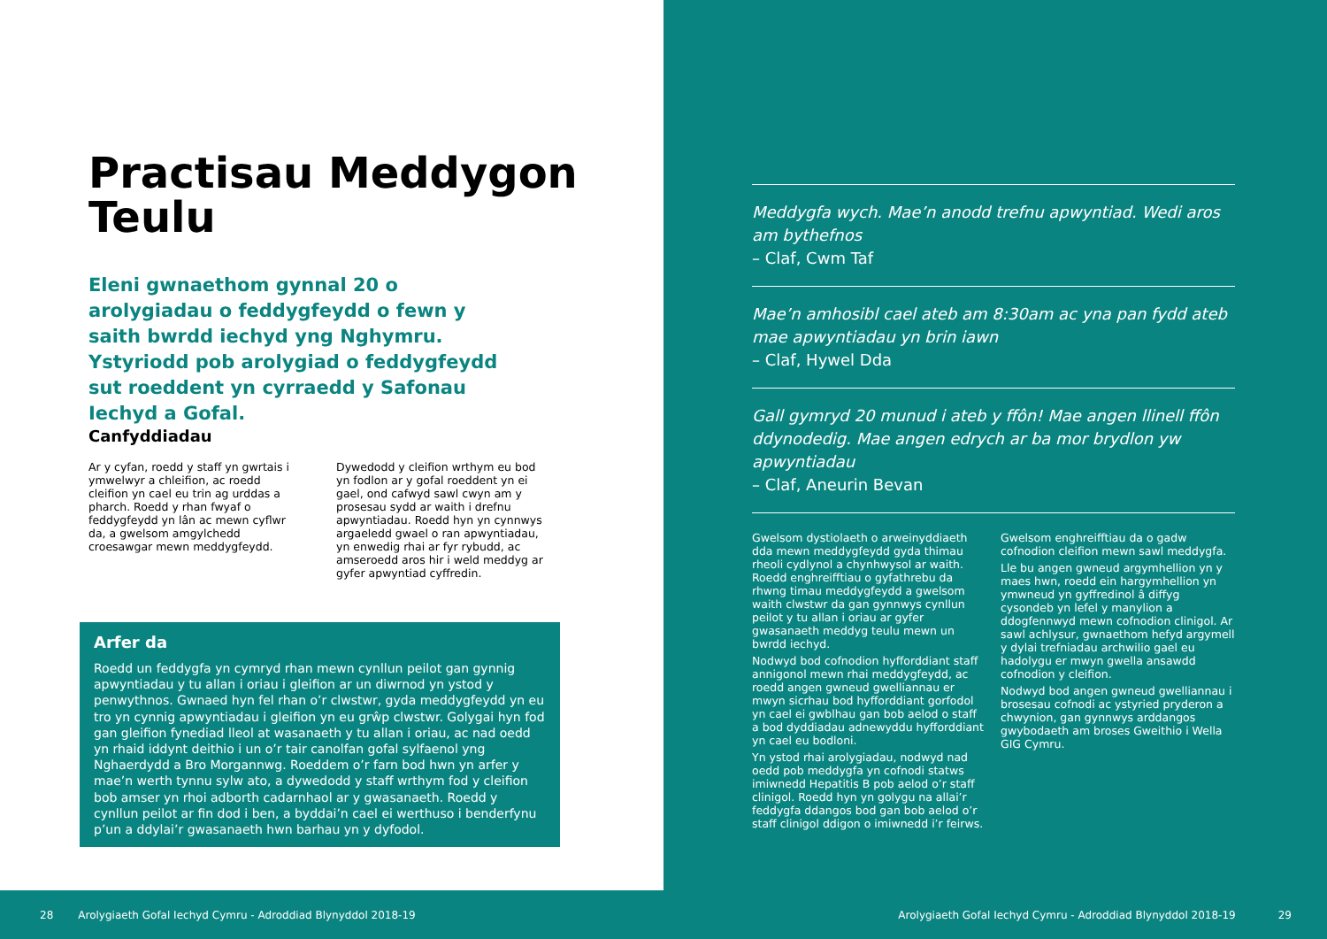Practisau Meddygon Teulu
Eleni gwnaethom gynnal 20 o arolygiadau o feddygfeydd o fewn y saith bwrdd iechyd yng Nghymru. Ystyriodd pob arolygiad o feddygfeydd sut roeddent yn cyrraedd y Safonau Iechyd a Gofal.
Canfyddiadau
Ar y cyfan, roedd y staff yn gwrtais i ymwelwyr a chleifion, ac roedd cleifion yn cael eu trin ag urddas a pharch. Roedd y rhan fwyaf o feddygfeydd yn lân ac mewn cyflwr da, a gwelsom amgylchedd croesawgar mewn meddygfeydd.
Dywedodd y cleifion wrthym eu bod yn fodlon ar y gofal roeddent yn ei gael, ond cafwyd sawl cwyn am y prosesau sydd ar waith i drefnu apwyntiadau. Roedd hyn yn cynnwys argaeledd gwael o ran apwyntiadau, yn enwedig rhai ar fyr rybudd, ac amseroedd aros hir i weld meddyg ar gyfer apwyntiad cyffredin.
Arfer da
Roedd un feddygfa yn cymryd rhan mewn cynllun peilot gan gynnig apwyntiadau y tu allan i oriau i gleifion ar un diwrnod yn ystod y penwythnos. Gwnaed hyn fel rhan o’r clwstwr, gyda meddygfeydd yn eu tro yn cynnig apwyntiadau i gleifion yn eu grŵp clwstwr. Golygai hyn fod gan gleifion fynediad lleol at wasanaeth y tu allan i oriau, ac nad oedd yn rhaid iddynt deithio i un o’r tair canolfan gofal sylfaenol yng Nghaerdydd a Bro Morgannwg. Roeddem o’r farn bod hwn yn arfer y mae’n werth tynnu sylw ato, a dywedodd y staff wrthym fod y cleifion bob amser yn rhoi adborth cadarnhaol ar y gwasanaeth. Roedd y cynllun peilot ar fin dod i ben, a byddai’n cael ei werthuso i benderfynu p’un a ddylai’r gwasanaeth hwn barhau yn y dyfodol.
Meddygfa wych. Mae’n anodd trefnu apwyntiad. Wedi aros am bythefnos
– Claf, Cwm Taf
Mae’n amhosibl cael ateb am 8:30am ac yna pan fydd ateb mae apwyntiadau yn brin iawn
– Claf, Hywel Dda
Gall gymryd 20 munud i ateb y ffôn! Mae angen llinell ffôn ddynodedig. Mae angen edrych ar ba mor brydlon yw apwyntiadau
– Claf, Aneurin Bevan
Gwelsom dystiolaeth o arweinyddiaeth dda mewn meddygfeydd gyda thimau rheoli cydlynol a chynhwysol ar waith. Roedd enghreifftiau o gyfathrebu da rhwng timau meddygfeydd a gwelsom waith clwstwr da gan gynnwys cynllun peilot y tu allan i oriau ar gyfer gwasanaeth meddyg teulu mewn un bwrdd iechyd.
Nodwyd bod cofnodion hyfforddiant staff annigonol mewn rhai meddygfeydd, ac roedd angen gwneud gwelliannau er mwyn sicrhau bod hyfforddiant gorfodol yn cael ei gwblhau gan bob aelod o staff a bod dyddiadau adnewyddu hyfforddiant yn cael eu bodloni.
Yn ystod rhai arolygiadau, nodwyd nad oedd pob meddygfa yn cofnodi statws imiwnedd Hepatitis B pob aelod o’r staff clinigol. Roedd hyn yn golygu na allai’r feddygfa ddangos bod gan bob aelod o’r staff clinigol ddigon o imiwnedd i’r feirws.
Gwelsom enghreifftiau da o gadw cofnodion cleifion mewn sawl meddygfa.
Lle bu angen gwneud argymhellion yn y maes hwn, roedd ein hargymhellion yn ymwneud yn gyffredinol â diffyg cysondeb yn lefel y manylion a ddogfennwyd mewn cofnodion clinigol. Ar sawl achlysur, gwnaethom hefyd argymell y dylai trefniadau archwilio gael eu hadolygu er mwyn gwella ansawdd cofnodion y cleifion.
Nodwyd bod angen gwneud gwelliannau i brosesau cofnodi ac ystyried pryderon a chwynion, gan gynnwys arddangos gwybodaeth am broses Gweithio i Wella GIG Cymru.
28 Arolygiaeth Gofal Iechyd Cymru - Adroddiad Blynyddol 2018-19 Arolygiaeth Gofal Iechyd Cymru - Adroddiad Blynyddol 2018-19 29